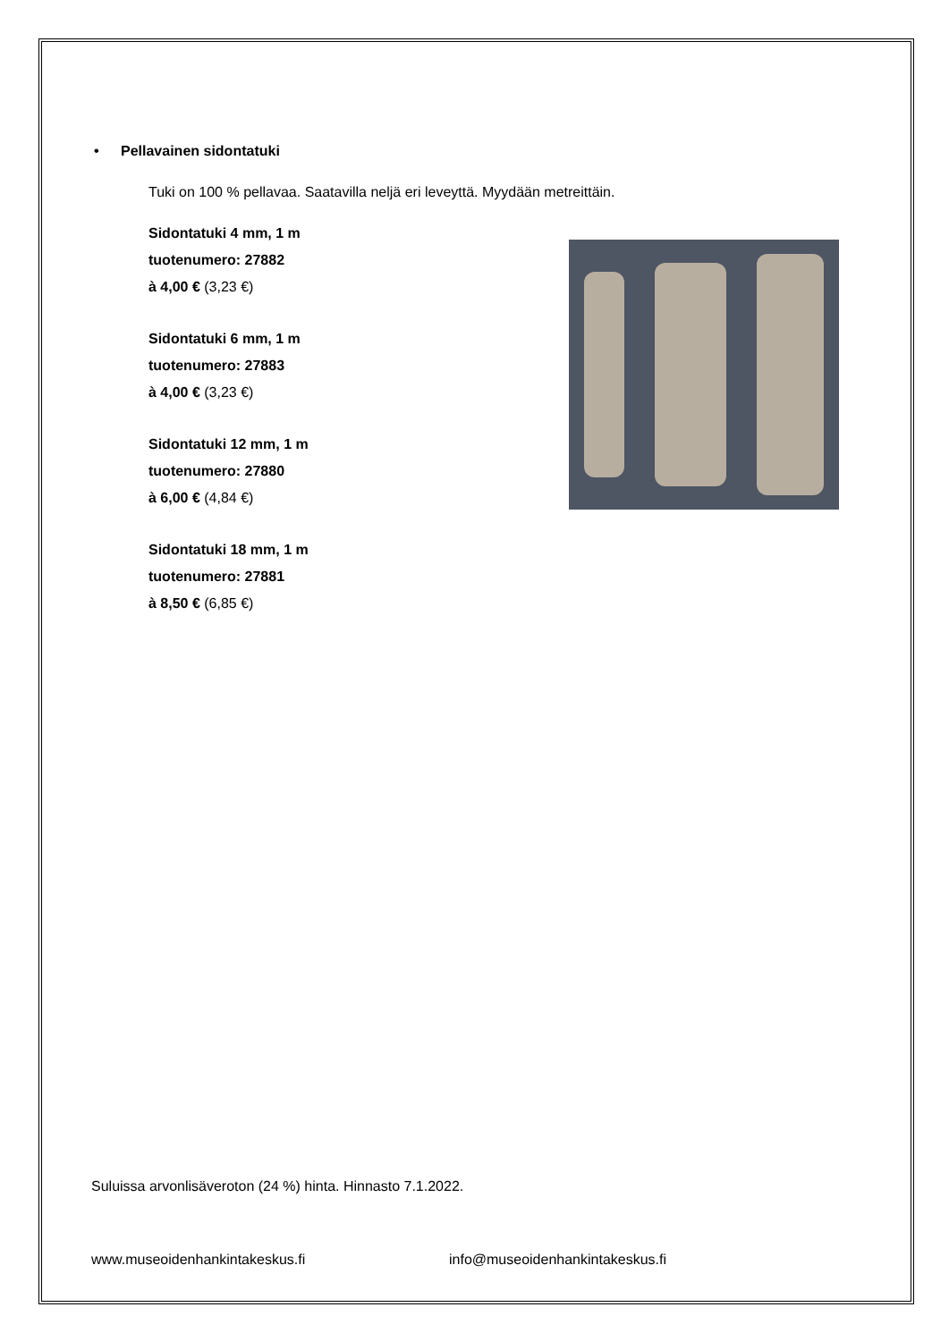• Pellavainen sidontatuki
Tuki on 100 % pellavaa. Saatavilla neljä eri leveyttä. Myydään metreittäin.
Sidontatuki 4 mm, 1 m
tuotenumero: 27882
à 4,00 € (3,23 €)
Sidontatuki 6 mm, 1 m
tuotenumero: 27883
à 4,00 € (3,23 €)
Sidontatuki 12 mm, 1 m
tuotenumero: 27880
à 6,00 € (4,84 €)
Sidontatuki 18 mm, 1 m
tuotenumero: 27881
à 8,50 € (6,85 €)
Suluissa arvonlisäveroton (24 %) hinta. Hinnasto 7.1.2022.
www.museoidenhankintakeskus.fi info@museoidenhankintakeskus.fi